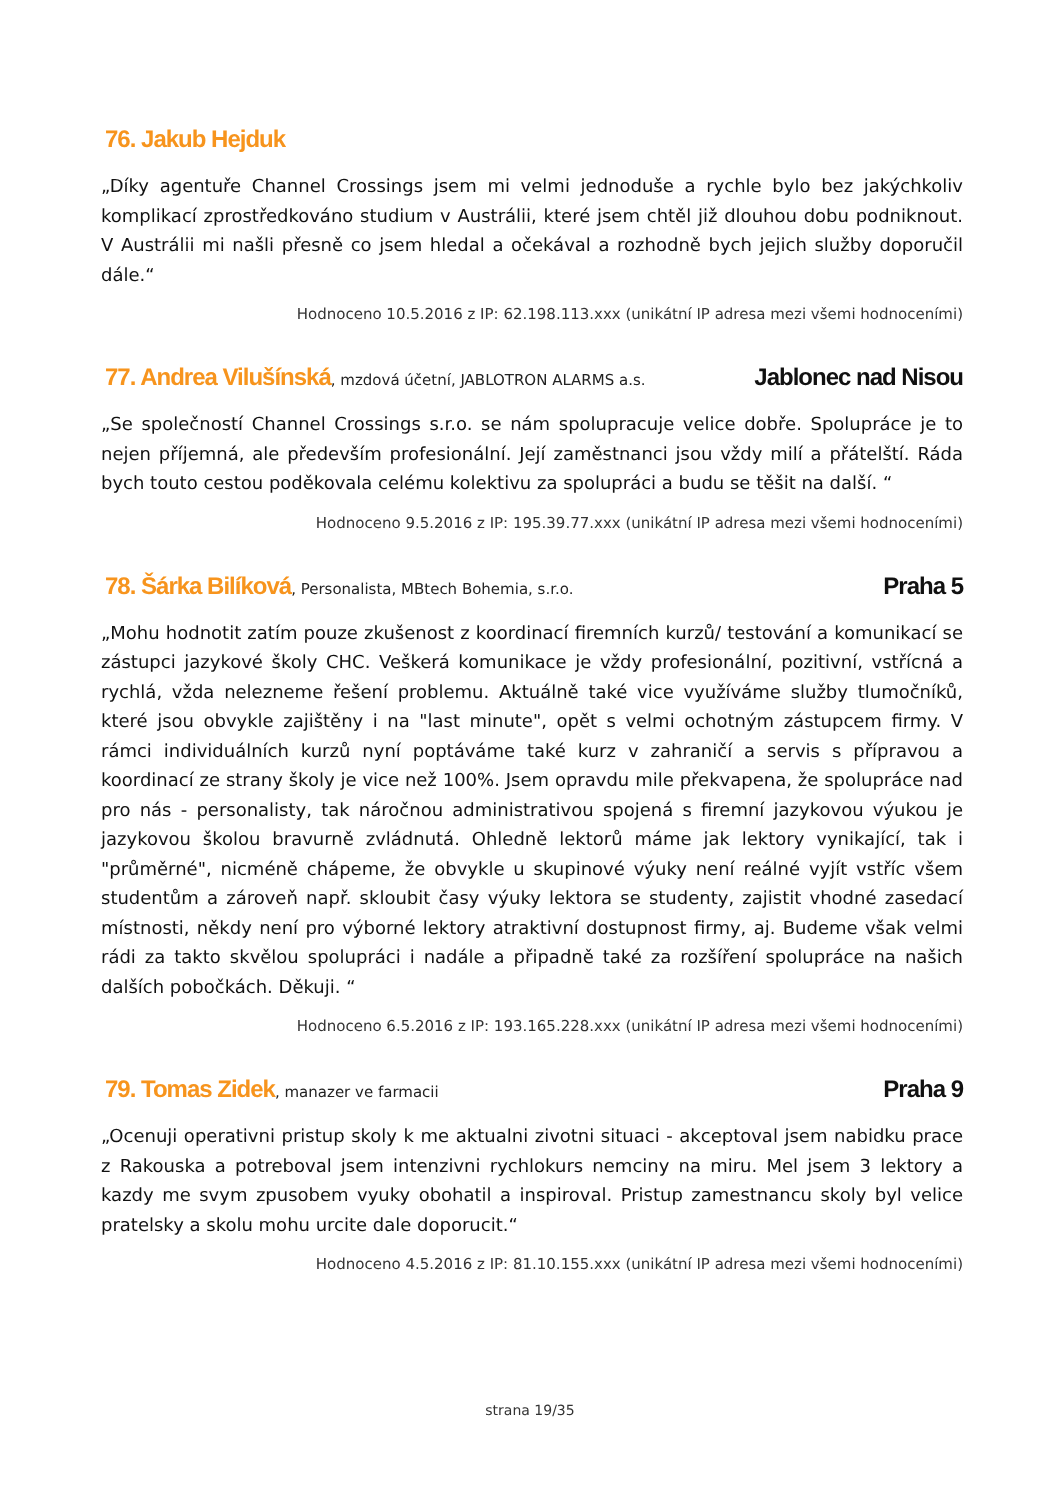76. Jakub Hejduk
„Díky agentuře Channel Crossings jsem mi velmi jednoduše a rychle bylo bez jakýchkoliv komplikací zprostředkováno studium v Austrálii, které jsem chtěl již dlouhou dobu podniknout. V Austrálii mi našli přesně co jsem hledal a očekával a rozhodně bych jejich služby doporučil dále.“
Hodnoceno 10.5.2016 z IP: 62.198.113.xxx (unikátní IP adresa mezi všemi hodnoceními)
77. Andrea Vilušínská, mzdová účetní, JABLOTRON ALARMS a.s. Jablonec nad Nisou
„Se společností Channel Crossings s.r.o. se nám spolupracuje velice dobře. Spolupráce je to nejen příjemná, ale především profesionální. Její zaměstnanci jsou vždy milí a přátelští. Ráda bych touto cestou poděkovala celému kolektivu za spolupráci a budu se těšit na další. “
Hodnoceno 9.5.2016 z IP: 195.39.77.xxx (unikátní IP adresa mezi všemi hodnoceními)
78. Šárka Bilíková, Personalista, MBtech Bohemia, s.r.o. Praha 5
„Mohu hodnotit zatím pouze zkušenost z koordinací firemních kurzů/ testování a komunikací se zástupci jazykové školy CHC. Veškerá komunikace je vždy profesionální, pozitivní, vstřícná a rychlá, vžda nelezneme řešení problemu. Aktuálně také vice využíváme služby tlumočníků, které jsou obvykle zajištěny i na "last minute", opět s velmi ochotným zástupcem firmy. V rámci individuálních kurzů nyní poptáváme také kurz v zahraničí a servis s přípravou a koordinací ze strany školy je vice než 100%. Jsem opravdu mile překvapena, že spolupráce nad pro nás - personalisty, tak náročnou administrativou spojená s firemní jazykovou výukou je jazykovou školou bravurně zvládnutá. Ohledně lektorů máme jak lektory vynikající, tak i "průměrné", nicméně chápeme, že obvykle u skupinové výuky není reálné vyjít vstříc všem studentům a zároveň např. skloubit časy výuky lektora se studenty, zajistit vhodné zasedací místnosti, někdy není pro výborné lektory atraktivní dostupnost firmy, aj. Budeme však velmi rádi za takto skvělou spolupráci i nadále a připadně také za rozšíření spolupráce na našich dalších pobočkách. Děkuji. “
Hodnoceno 6.5.2016 z IP: 193.165.228.xxx (unikátní IP adresa mezi všemi hodnoceními)
79. Tomas Zidek, manazer ve farmacii Praha 9
„Ocenuji operativni pristup skoly k me aktualni zivotni situaci - akceptoval jsem nabidku prace z Rakouska a potreboval jsem intenzivni rychlokurs nemciny na miru. Mel jsem 3 lektory a kazdy me svym zpusobem vyuky obohatil a inspiroval. Pristup zamestnancu skoly byl velice pratelsky a skolu mohu urcite dale doporucit.“
Hodnoceno 4.5.2016 z IP: 81.10.155.xxx (unikátní IP adresa mezi všemi hodnoceními)
strana 19/35